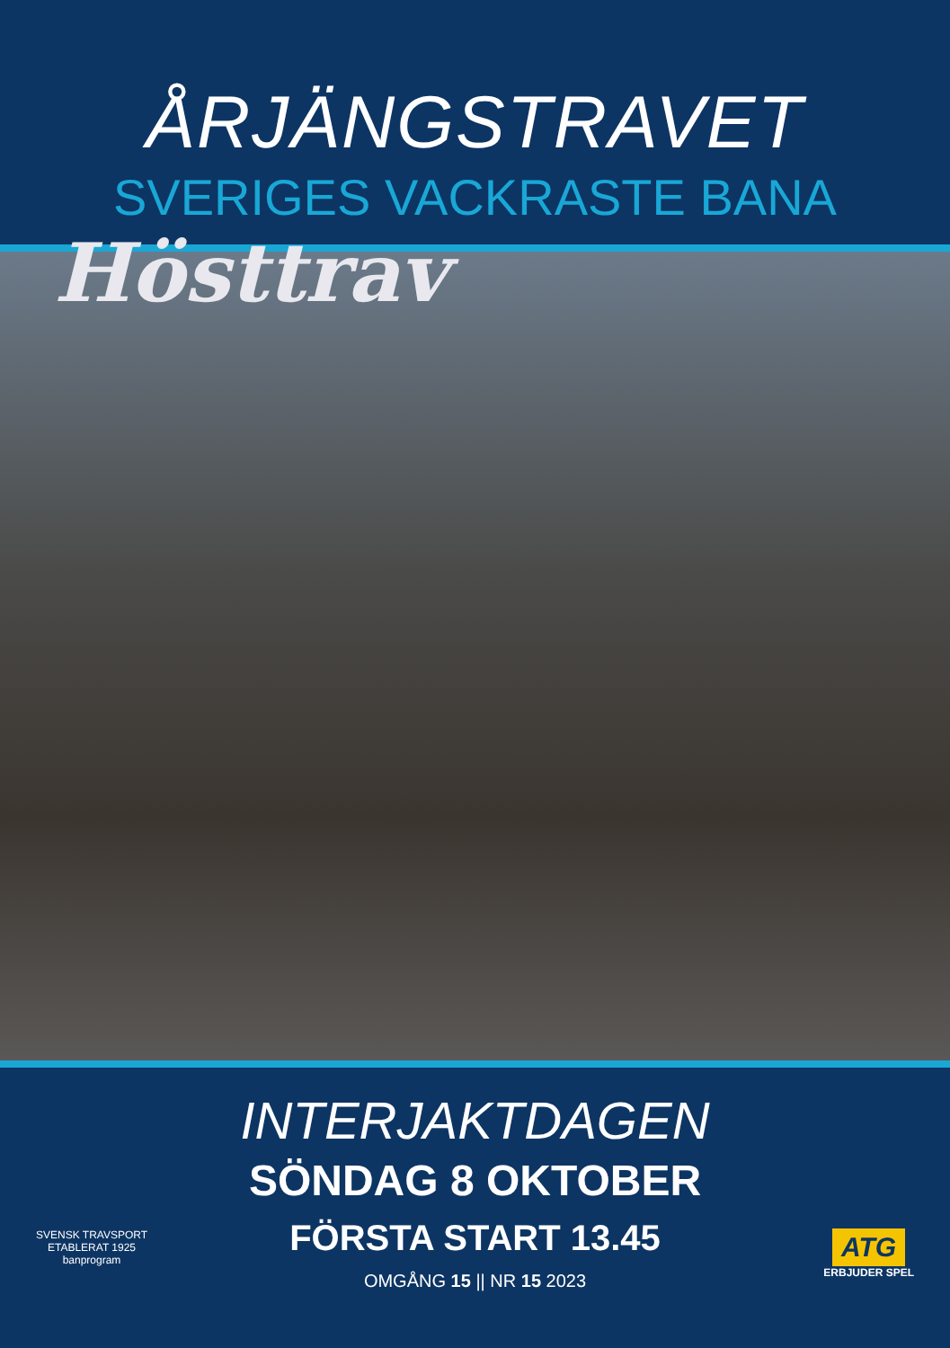ÅRJÄNGSTRAVET
SVERIGES VACKRASTE BANA
Hösttrav
INTERJAKTDAGEN
SÖNDAG 8 OKTOBER
FÖRSTA START 13.45
OMGÅNG 15 || NR 15 2023
SVENSK TRAVSPORT
ETABLERAT 1925
banprogram
ATG
ERBJUDER SPEL